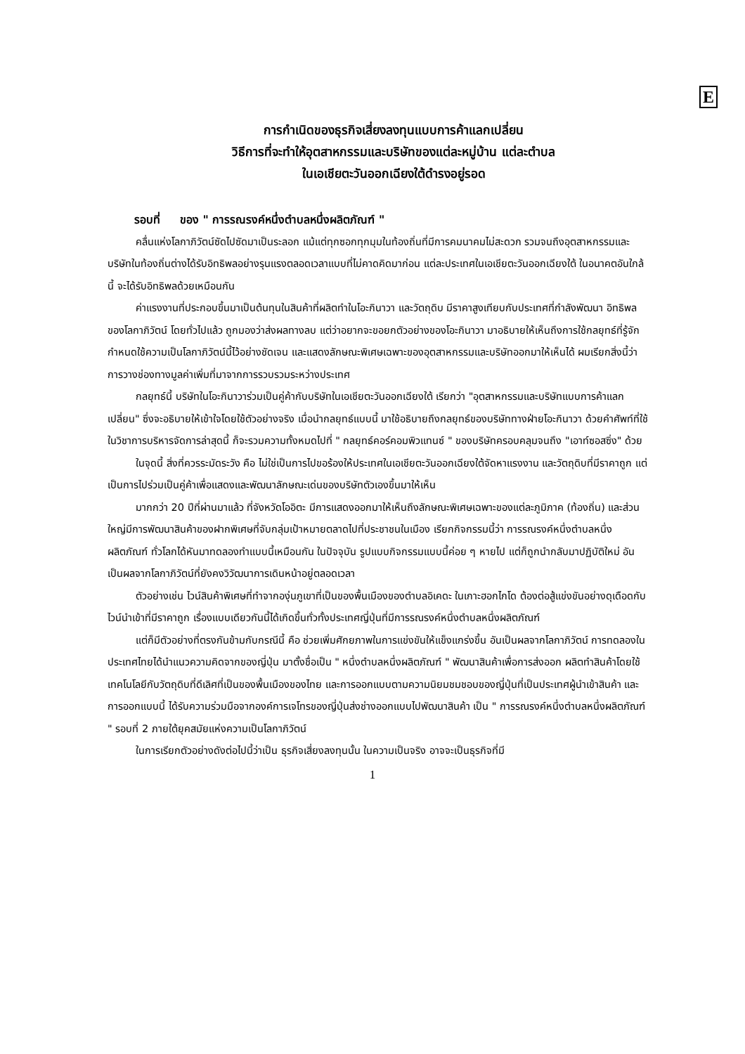E
การกำเนิดของธุรกิจเสี่ยงลงทุนแบบการค้าแลกเปลี่ยน
วิธีการที่จะทำให้อุตสาหกรรมและบริษัทของแต่ละหมู่บ้าน แต่ละตำบล
ในเอเชียตะวันออกเฉียงใต้ดำรงอยู่รอด
รอบที่ ของ " การรณรงค์หนึ่งตำบลหนึ่งผลิตภัณฑ์ "
คลื่นแห่งโลกาภิวัตน์ซัดไปซัดมาเป็นระลอก แม้แต่ทุกซอกทุกมุมในท้องถิ่นที่มีการคมนาคมไม่สะดวก รวมจนถึงอุตสาหกรรมและบริษัทในท้องถิ่นต่างได้รับอิทธิพลอย่างรุนแรงตลอดเวลาแบบที่ไม่คาดคิดมาก่อน แต่ละประเทศในเอเชียตะวันออกเฉียงใต้ ในอนาคตอันใกล้นี้ จะได้รับอิทธิพลด้วยเหมือนกัน
ค่าแรงงานที่ประกอบขึ้นมาเป็นต้นทุนในสินค้าที่ผลิตทำในโอะกินาวา และวัตถุดิบ มีราคาสูงเทียบกับประเทศที่กำลังพัฒนา อิทธิพลของโลกาภิวัตน์ โดยทั่วไปแล้ว ถูกมองว่าส่งผลทางลบ แต่ว่าอยากจะขอยกตัวอย่างของโอะกินาวา มาอธิบายให้เห็นถึงการใช้กลยุทธ์ที่รู้จักกำหนดใช้ความเป็นโลกาภิวัตน์นี้ไว้อย่างชัดเจน และแสดงลักษณะพิเศษเฉพาะของอุตสาหกรรมและบริษัทออกมาให้เห็นได้ ผมเรียกสิ่งนี้ว่า การวางช่องทางมูลค่าเพิ่มที่มาจากการรวบรวมระหว่างประเทศ
กลยุทธ์นี้ บริษัทในโอะกินาวาร่วมเป็นคู่ค้ากับบริษัทในเอเชียตะวันออกเฉียงใต้ เรียกว่า "อุตสาหกรรมและบริษัทแบบการค้าแลกเปลี่ยน" ซึ่งจะอธิบายให้เข้าใจโดยใช้ตัวอย่างจริง เมื่อนำกลยุทธ์แบบนี้ มาใช้อธิบายถึงกลยุทธ์ของบริษัททางฝ่ายโอะกินาวา ด้วยคำศัพท์ที่ใช้ในวิชาการบริหารจัดการล่าสุดนี้ ก็จะรวมความทั้งหมดไปที่ " กลยุทธ์คอร์คอมพิวแทนซ์ " ของบริษัทครอบคลุมจนถึง "เอาท์ซอสซิ่ง" ด้วย
ในจุดนี้ สิ่งที่ควรระมัดระวัง คือ ไม่ใช่เป็นการไปขอร้องให้ประเทศในเอเชียตะวันออกเฉียงใต้จัดหาแรงงาน และวัตถุดิบที่มีราคาถูก แต่เป็นการไปร่วมเป็นคู่ค้าเพื่อแสดงและพัฒนาลักษณะเด่นของบริษัทตัวเองขึ้นมาให้เห็น
มากกว่า 20 ปีที่ผ่านมาแล้ว ที่จังหวัดโออิตะ มีการแสดงออกมาให้เห็นถึงลักษณะพิเศษเฉพาะของแต่ละภูมิภาค (ท้องถิ่น) และส่วนใหญ่มีการพัฒนาสินค้าของฝากพิเศษที่จับกลุ่มเป้าหมายตลาดไปที่ประชาชนในเมือง เรียกกิจกรรมนี้ว่า การรณรงค์หนึ่งตำบลหนึ่งผลิตภัณฑ์ ทั่วโลกได้หันมาทดลองทำแบบนี้เหมือนกัน ในปัจจุบัน รูปแบบกิจกรรมแบบนี้ค่อย ๆ หายไป แต่ก็ถูกนำกลับมาปฏิบัติใหม่ อันเป็นผลจากโลกาภิวัตน์ที่ยังคงวิวัฒนาการเดินหน้าอยู่ตลอดเวลา
ตัวอย่างเช่น ไวน์สินค้าพิเศษที่ทำจากองุ่นภูเขาที่เป็นของพื้นเมืองของตำบลอิเคดะ ในเกาะฮอกไกโด ต้องต่อสู้แข่งขันอย่างดุเดือดกับไวน์นำเข้าที่มีราคาถูก เรื่องแบบเดียวกันนี้ได้เกิดขึ้นทั่วทั้งประเทศญี่ปุ่นที่มีการรณรงค์หนึ่งตำบลหนึ่งผลิตภัณฑ์
แต่ก็มีตัวอย่างที่ตรงกันข้ามกับกรณีนี้ คือ ช่วยเพิ่มศักยภาพในการแข่งขันให้แข็งแกร่งขึ้น อันเป็นผลจากโลกาภิวัตน์ การทดลองในประเทศไทยได้นำแนวความคิดจากของญี่ปุ่น มาตั้งชื่อเป็น " หนึ่งตำบลหนึ่งผลิตภัณฑ์ " พัฒนาสินค้าเพื่อการส่งออก ผลิตทำสินค้าโดยใช้เทคโนโลยีกับวัตถุดิบที่ดีเลิศที่เป็นของพื้นเมืองของไทย และการออกแบบตามความนิยมชมชอบของญี่ปุ่นที่เป็นประเทศผู้นำเข้าสินค้า และการออกแบบนี้ ได้รับความร่วมมือจากองค์การเจโทรของญี่ปุ่นส่งช่างออกแบบไปพัฒนาสินค้า เป็น " การรณรงค์หนึ่งตำบลหนึ่งผลิตภัณฑ์ " รอบที่ 2 ภายใต้ยุคสมัยแห่งความเป็นโลกาภิวัตน์
ในการเรียกตัวอย่างดังต่อไปนี้ว่าเป็น ธุรกิจเสี่ยงลงทุนนั้น ในความเป็นจริง อาจจะเป็นธุรกิจที่มี
1